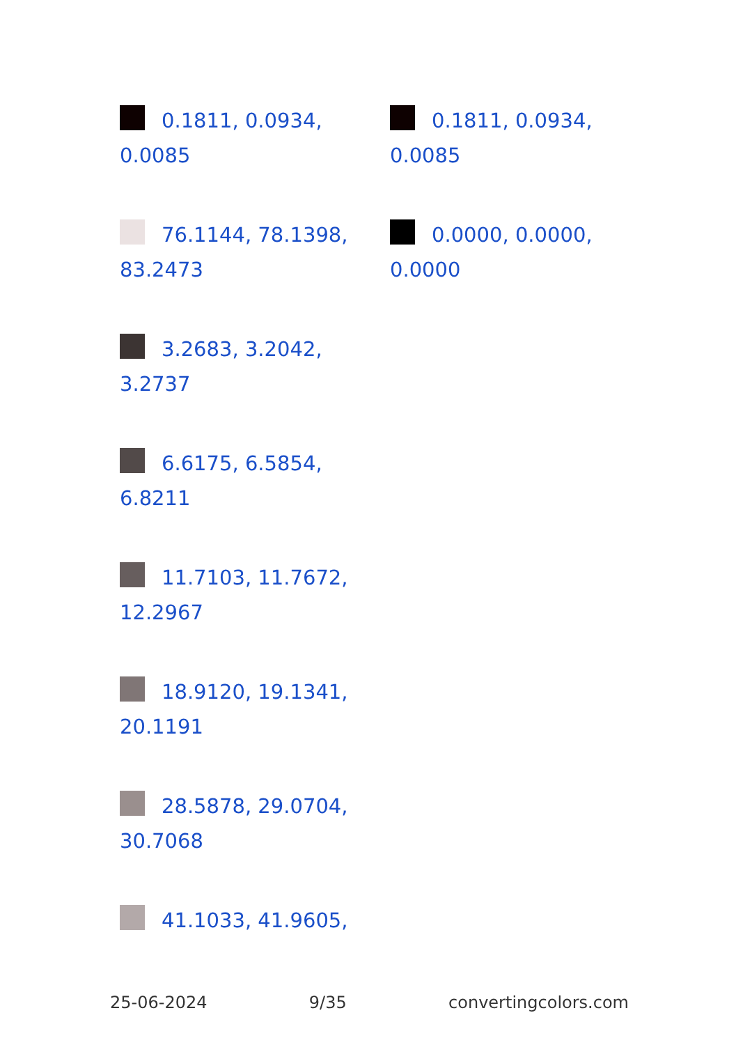0.1811, 0.0934, 0.0085
76.1144, 78.1398, 83.2473
3.2683, 3.2042, 3.2737
6.6175, 6.5854, 6.8211
11.7103, 11.7672, 12.2967
18.9120, 19.1341, 20.1191
28.5878, 29.0704, 30.7068
41.1033, 41.9605,
0.1811, 0.0934, 0.0085
0.0000, 0.0000, 0.0000
25-06-2024 9/35 convertingcolors.com